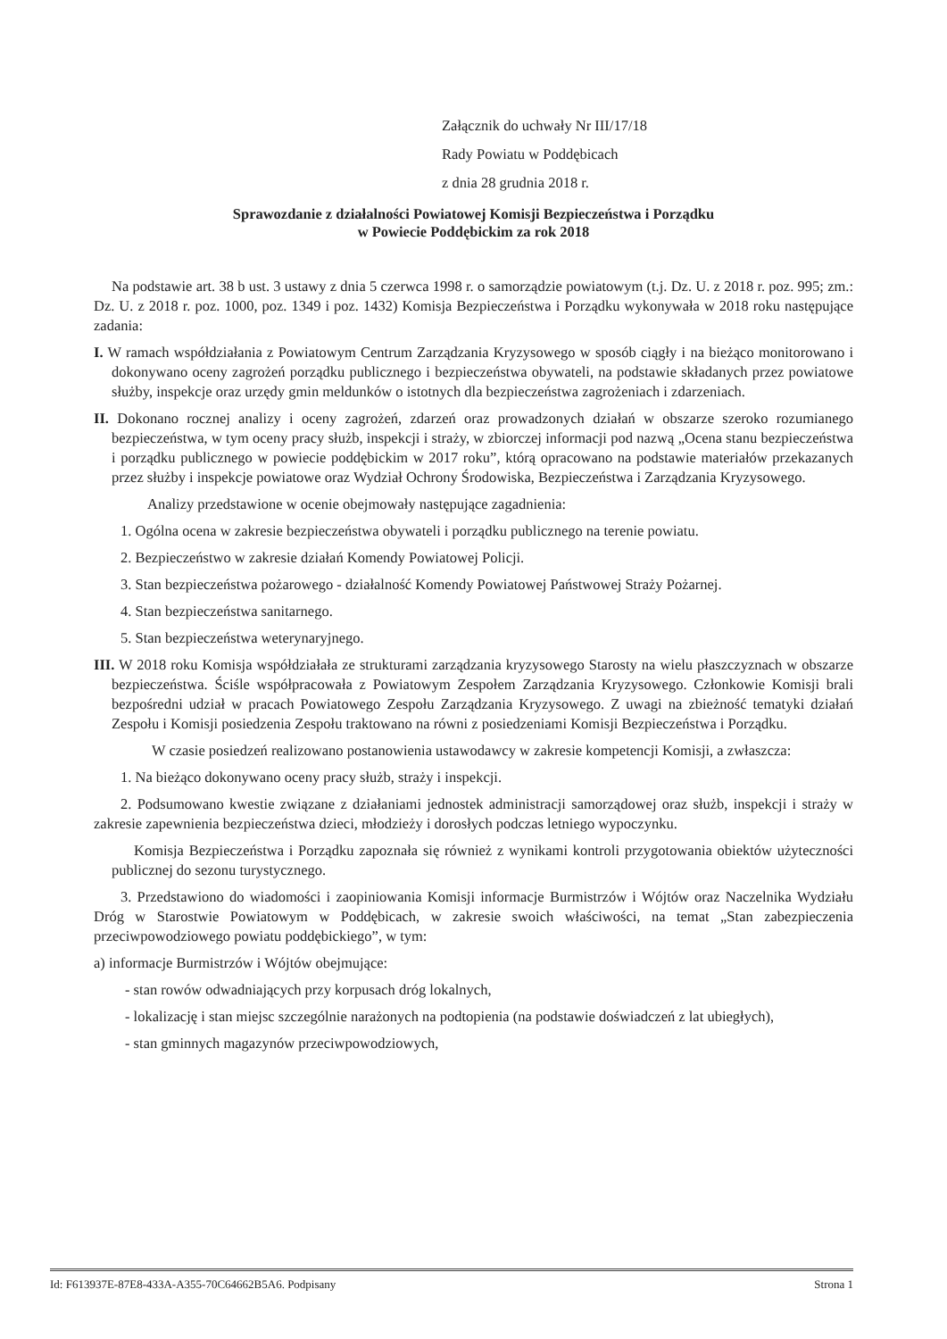Załącznik do uchwały Nr III/17/18
Rady Powiatu w Poddębicach
z dnia 28 grudnia 2018 r.
Sprawozdanie z działalności Powiatowej Komisji Bezpieczeństwa i Porządku
w Powiecie Poddębickim za rok 2018
Na podstawie art. 38 b ust. 3 ustawy z dnia 5 czerwca 1998 r. o samorządzie powiatowym (t.j. Dz. U. z 2018 r. poz. 995; zm.: Dz. U. z 2018 r. poz. 1000, poz. 1349 i poz. 1432) Komisja Bezpieczeństwa i Porządku wykonywała w 2018 roku następujące zadania:
I. W ramach współdziałania z Powiatowym Centrum Zarządzania Kryzysowego w sposób ciągły i na bieżąco monitorowano i dokonywano oceny zagrożeń porządku publicznego i bezpieczeństwa obywateli, na podstawie składanych przez powiatowe służby, inspekcje oraz urzędy gmin meldunków o istotnych dla bezpieczeństwa zagrożeniach i zdarzeniach.
II. Dokonano rocznej analizy i oceny zagrożeń, zdarzeń oraz prowadzonych działań w obszarze szeroko rozumianego bezpieczeństwa, w tym oceny pracy służb, inspekcji i straży, w zbiorczej informacji pod nazwą „Ocena stanu bezpieczeństwa i porządku publicznego w powiecie poddębickim w 2017 roku”, którą opracowano na podstawie materiałów przekazanych przez służby i inspekcje powiatowe oraz Wydział Ochrony Środowiska, Bezpieczeństwa i Zarządzania Kryzysowego.
Analizy przedstawione w ocenie obejmowały następujące zagadnienia:
1. Ogólna ocena w zakresie bezpieczeństwa obywateli i porządku publicznego na terenie powiatu.
2. Bezpieczeństwo w zakresie działań Komendy Powiatowej Policji.
3. Stan bezpieczeństwa pożarowego - działalność Komendy Powiatowej Państwowej Straży Pożarnej.
4. Stan bezpieczeństwa sanitarnego.
5. Stan bezpieczeństwa weterynaryjnego.
III. W 2018 roku Komisja współdziałała ze strukturami zarządzania kryzysowego Starosty na wielu płaszczyznach w obszarze bezpieczeństwa. Ściśle współpracowała z Powiatowym Zespołem Zarządzania Kryzysowego. Członkowie Komisji brali bezpośredni udział w pracach Powiatowego Zespołu Zarządzania Kryzysowego. Z uwagi na zbieżność tematyki działań Zespołu i Komisji posiedzenia Zespołu traktowano na równi z posiedzeniami Komisji Bezpieczeństwa i Porządku.
W czasie posiedzeń realizowano postanowienia ustawodawcy w zakresie kompetencji Komisji, a zwłaszcza:
1. Na bieżąco dokonywano oceny pracy służb, straży i inspekcji.
2. Podsumowano kwestie związane z działaniami jednostek administracji samorządowej oraz służb, inspekcji i straży w zakresie zapewnienia bezpieczeństwa dzieci, młodzieży i dorosłych podczas letniego wypoczynku.
Komisja Bezpieczeństwa i Porządku zapoznała się również z wynikami kontroli przygotowania obiektów użyteczności publicznej do sezonu turystycznego.
3. Przedstawiono do wiadomości i zaopiniowania Komisji informacje Burmistrzów i Wójtów oraz Naczelnika Wydziału Dróg w Starostwie Powiatowym w Poddębicach, w zakresie swoich właściwości, na temat „Stan zabezpieczenia przeciwpowodziowego powiatu poddębickiego”, w tym:
a) informacje Burmistrzów i Wójtów obejmujące:
- stan rowów odwadniających przy korpusach dróg lokalnych,
- lokalizację i stan miejsc szczególnie narażonych na podtopienia (na podstawie doświadczeń z lat ubiegłych),
- stan gminnych magazynów przeciwpowodziowych,
Id: F613937E-87E8-433A-A355-70C64662B5A6. Podpisany Strona 1